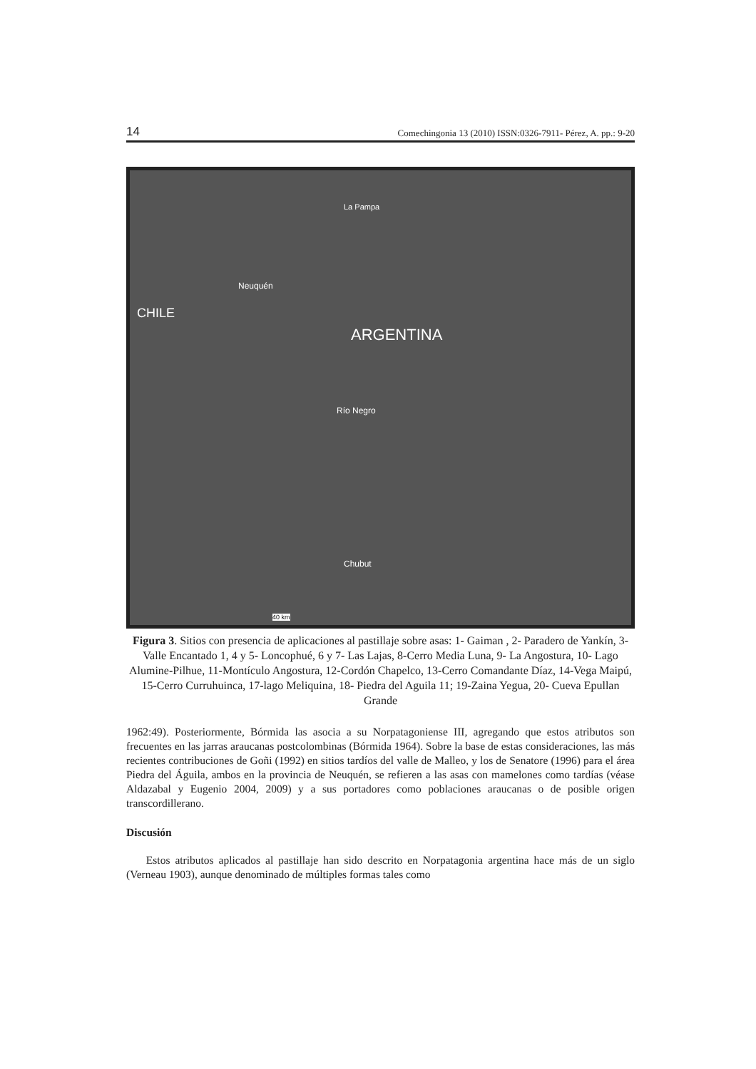14 Comechingonia 13 (2010) ISSN:0326-7911- Pérez, A. pp.: 9-20
La Pampa
Neuquén
ARGENTINA
Río Negro
Chubut
CHILE
40 km
Figura 3. Sitios con presencia de aplicaciones al pastillaje sobre asas: 1- Gaiman , 2- Paradero de Yankín, 3- Valle Encantado 1, 4 y 5- Loncophué, 6 y 7- Las Lajas, 8-Cerro Media Luna, 9- La Angostura, 10- Lago Alumine-Pilhue, 11-Montículo Angostura, 12-Cordón Chapelco, 13-Cerro Comandante Díaz, 14-Vega Maipú, 15-Cerro Curruhuinca, 17-lago Meliquina, 18- Piedra del Aguila 11; 19-Zaina Yegua, 20- Cueva Epullan Grande
1962:49). Posteriormente, Bórmida las asocia a su Norpatagoniense III, agregando que estos atributos son frecuentes en las jarras araucanas postcolombinas (Bórmida 1964). Sobre la base de estas consideraciones, las más recientes contribuciones de Goñi (1992) en sitios tardíos del valle de Malleo, y los de Senatore (1996) para el área Piedra del Águila, ambos en la provincia de Neuquén, se refieren a las asas con mamelones como tardías (véase Aldazabal y Eugenio 2004, 2009) y a sus portadores como poblaciones araucanas o de posible origen transcordillerano.
Discusión
Estos atributos aplicados al pastillaje han sido descrito en Norpatagonia argentina hace más de un siglo (Verneau 1903), aunque denominado de múltiples formas tales como